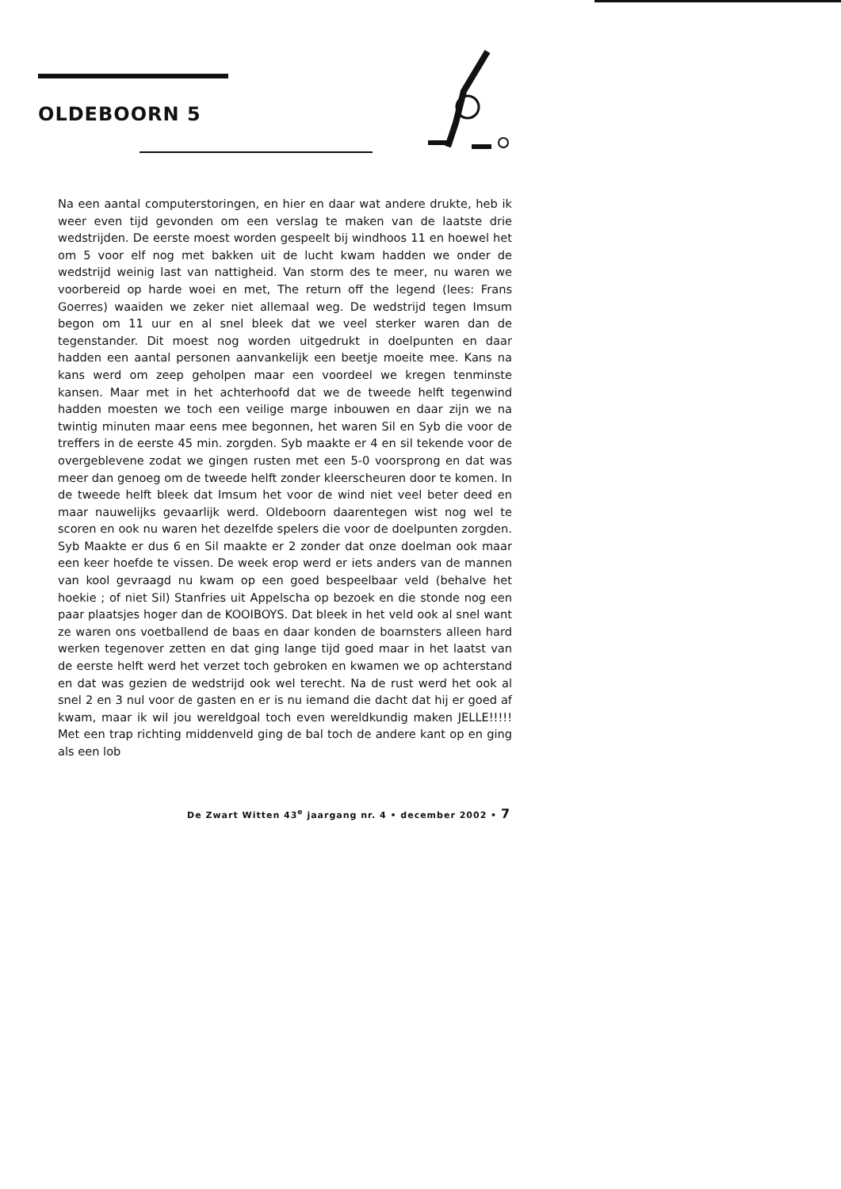OLDEBOORN 5
Na een aantal computerstoringen, en hier en daar wat andere drukte, heb ik weer even tijd gevonden om een verslag te maken van de laatste drie wedstrijden. De eerste moest worden gespeelt bij windhoos 11 en hoewel het om 5 voor elf nog met bakken uit de lucht kwam hadden we onder de wedstrijd weinig last van nattigheid. Van storm des te meer, nu waren we voorbereid op harde woei en met, The return off the legend (lees: Frans Goerres) waaiden we zeker niet allemaal weg. De wedstrijd tegen Imsum begon om 11 uur en al snel bleek dat we veel sterker waren dan de tegenstander. Dit moest nog worden uitgedrukt in doelpunten en daar hadden een aantal personen aanvankelijk een beetje moeite mee. Kans na kans werd om zeep geholpen maar een voordeel we kregen tenminste kansen. Maar met in het achterhoofd dat we de tweede helft tegenwind hadden moesten we toch een veilige marge inbouwen en daar zijn we na twintig minuten maar eens mee begonnen, het waren Sil en Syb die voor de treffers in de eerste 45 min. zorgden. Syb maakte er 4 en sil tekende voor de overgeblevene zodat we gingen rusten met een 5-0 voorsprong en dat was meer dan genoeg om de tweede helft zonder kleerscheuren door te komen. In de tweede helft bleek dat Imsum het voor de wind niet veel beter deed en maar nauwelijks gevaarlijk werd. Oldeboorn daarentegen wist nog wel te scoren en ook nu waren het dezelfde spelers die voor de doelpunten zorgden. Syb Maakte er dus 6 en Sil maakte er 2 zonder dat onze doelman ook maar een keer hoefde te vissen. De week erop werd er iets anders van de mannen van kool gevraagd nu kwam op een goed bespeelbaar veld (behalve het hoekie ; of niet Sil) Stanfries uit Appelscha op bezoek en die stonde nog een paar plaatsjes hoger dan de KOOIBOYS. Dat bleek in het veld ook al snel want ze waren ons voetballend de baas en daar konden de boarnsters alleen hard werken tegenover zetten en dat ging lange tijd goed maar in het laatst van de eerste helft werd het verzet toch gebroken en kwamen we op achterstand en dat was gezien de wedstrijd ook wel terecht. Na de rust werd het ook al snel 2 en 3 nul voor de gasten en er is nu iemand die dacht dat hij er goed af kwam, maar ik wil jou wereldgoal toch even wereldkundig maken JELLE!!!!! Met een trap richting middenveld ging de bal toch de andere kant op en ging als een lob
De Zwart Witten 43<sup>e</sup> jaargang nr. 4 • december 2002 • 7